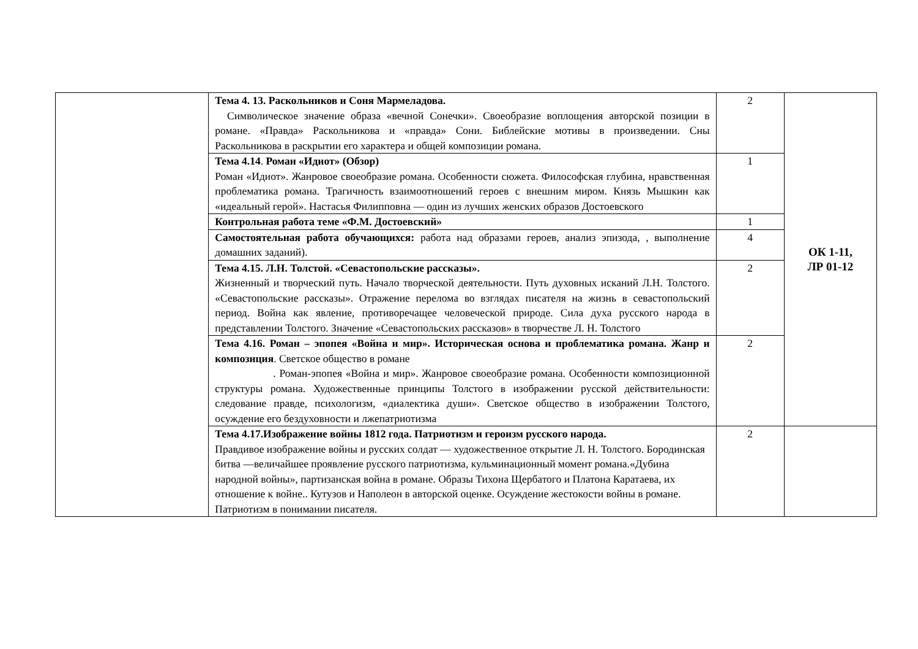| | Тема 4. 13. Раскольников и Соня Мармеладова. Символическое значение образа «вечной Сонечки». Своеобразие воплощения авторской позиции в романе. «Правда» Раскольникова и «правда» Сони. Библейские мотивы в произведении. Сны Раскольникова в раскрытии его характера и общей композиции романа. | 2 | ОК 1-11, ЛР 01-12 |
| | Тема 4.14 . Роман «Идиот» (Обзор) Роман «Идиот». Жанровое своеобразие романа. Особенности сюжета. Философская глубина, нравственная проблематика романа. Трагичность взаимоотношений героев с внешним миром. Князь Мышкин как «идеальный герой». Настасья Филипповна — один из лучших женских образов Достоевского | 1 | |
| | Контрольная работа теме «Ф.М. Достоевский» | 1 | |
| | Самостоятельная работа обучающихся: работа над образами героев, анализ эпизода, , выполнение домашних заданий). | 4 | |
| | Тема 4.15. Л.Н. Толстой. «Севастопольские рассказы». Жизненный и творческий путь. Начало творческой деятельности. Путь духовных исканий Л.Н. Толстого. «Севастопольские рассказы». Отражение перелома во взглядах писателя на жизнь в севастопольский период. Война как явление, противоречащее человеческой природе. Сила духа русского народа в представлении Толстого. Значение «Севастопольских рассказов» в творчестве Л. Н. Толстого | 2 | |
| | Тема 4.16. Роман – эпопея «Война и мир». Историческая основа и проблематика романа. Жанр и композиция . Светское общество в романе . Роман-эпопея «Война и мир». Жанровое своеобразие романа. Особенности композиционной структуры романа. Художественные принципы Толстого в изображении русской действительности: следование правде, психологизм, «диалектика души». Светское общество в изображении Толстого, осуждение его бездуховности и лжепатриотизма | 2 | |
| | Тема 4.17.Изображение войны 1812 года. Патриотизм и героизм русского народа. Правдивое изображение войны и русских солдат — художественное открытие Л. Н. Толстого. Бородинская битва —величайшее проявление русского патриотизма, кульминационный момент романа.«Дубина народной войны», партизанская война в романе. Образы Тихона Щербатого и Платона Каратаева, их отношение к войне.. Кутузов и Наполеон в авторской оценке. Осуждение жестокости войны в романе. Патриотизм в понимании писателя. | 2 | |